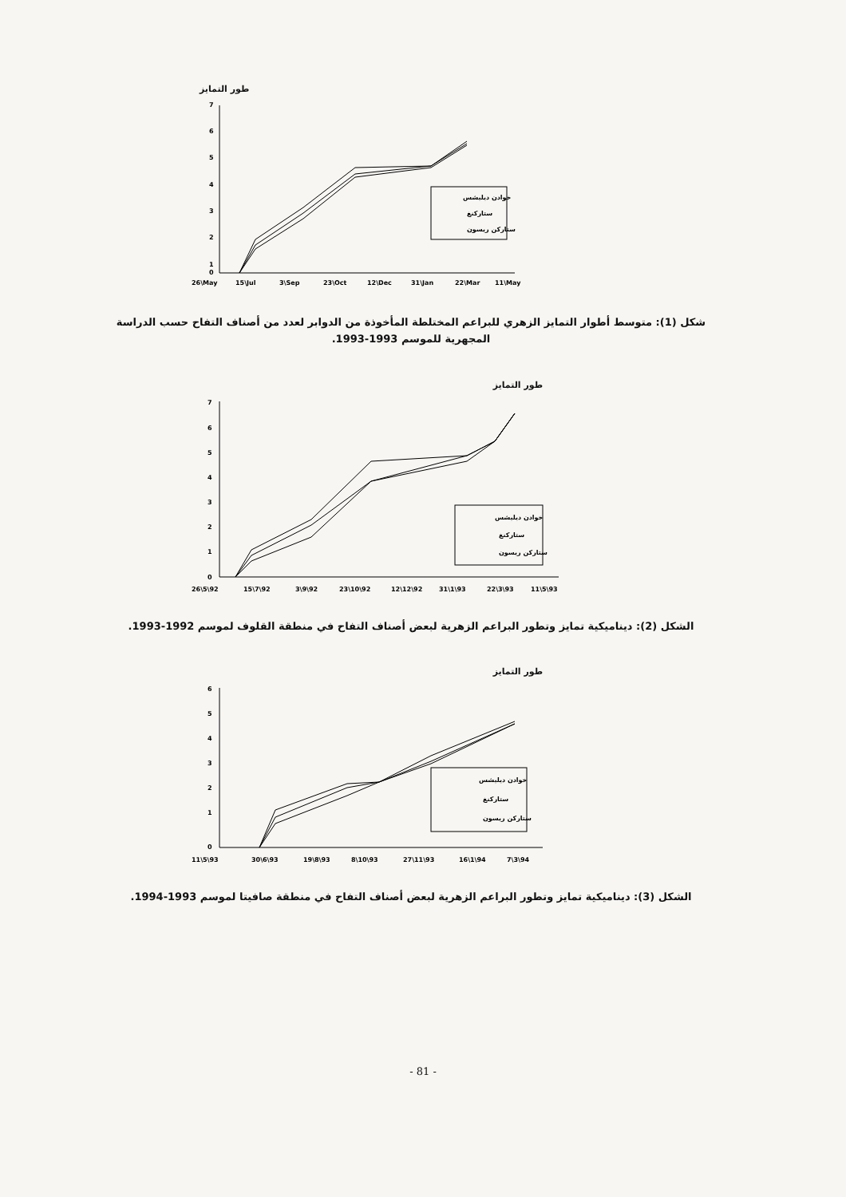طور التمايز
7
6
5
4
3
2
1
0
خوادن ديليشس
ستاركنغ
ستاركن ريسون
26\May
15\Jul
3\Sep
23\Oct
12\Dec
31\Jan
22\Mar
11\May
شكل (1): متوسط أطوار التمايز الزهري للبراعم المختلطة المأخوذة من الدوابر لعدد من أصناف التفاح حسب الدراسة المجهرية للموسم 1993-1993.
طور التمايز
7
6
5
4
3
2
1
0
خوادن ديليشس
ستاركنغ
ستاركن ريسون
26\5\92
15\7\92
3\9\92
23\10\92
12\12\92
31\1\93
22\3\93
11\5\93
الشكل (2): ديناميكية تمايز وتطور البراعم الزهرية لبعض أصناف التفاح في منطقة القلوف لموسم 1992-1993.
طور التمايز
6
5
4
3
2
1
0
خوادن ديليشس
ستاركنغ
ستاركن ريسون
11\5\93
30\6\93
19\8\93
8\10\93
27\11\93
16\1\94
7\3\94
الشكل (3): ديناميكية تمايز وتطور البراعم الزهرية لبعض أصناف التفاح في منطقة صافيتا لموسم 1993-1994.
- 81 -